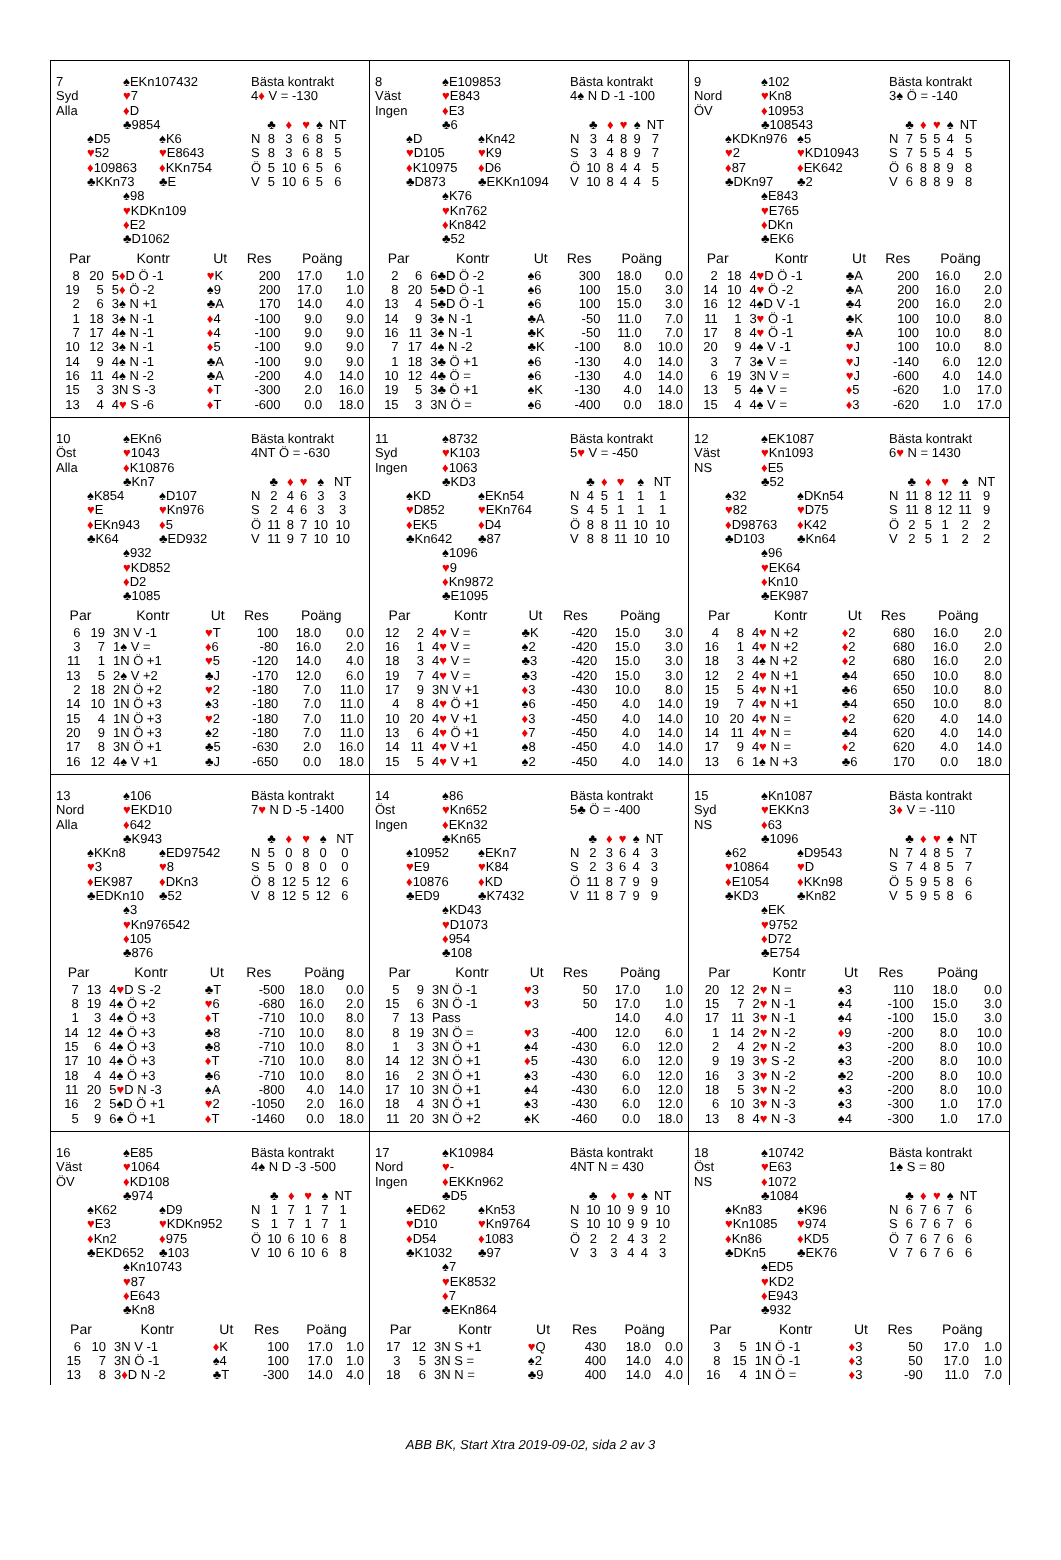7
Syd
Alla
♠EKn107432
♥7
♦D
♣9854
♠D5
♥52
♦109863
♣KKn73
♠K6
♥E8643
♦KKn754
♣E
♠98
♥KDKn109
♦E2
♣D1062
Bästa kontrakt
4♦ V = -130
| | ♣ | ♦ | ♥ | ♠ | NT |
| N | 8 | 3 | 6 | 8 | 5 |
| S | 8 | 3 | 6 | 8 | 5 |
| Ö | 5 | 10 | 6 | 5 | 6 |
| V | 5 | 10 | 6 | 5 | 6 |
| Par | | Kontr | Ut | Res | Poäng | |
| --- | --- | --- | --- | --- | --- | --- |
| 8 | 20 | 5 ♦ D Ö -1 | ♥ K | 200 | 17.0 | 1.0 |
| 19 | 5 | 5 ♦ Ö -2 | ♠9 | 200 | 17.0 | 1.0 |
| 2 | 6 | 3♠ N +1 | ♣A | 170 | 14.0 | 4.0 |
| 1 | 18 | 3♠ N -1 | ♦ 4 | -100 | 9.0 | 9.0 |
| 7 | 17 | 4♠ N -1 | ♦ 4 | -100 | 9.0 | 9.0 |
| 10 | 12 | 3♠ N -1 | ♦ 5 | -100 | 9.0 | 9.0 |
| 14 | 9 | 4♠ N -1 | ♣A | -100 | 9.0 | 9.0 |
| 16 | 11 | 4♠ N -2 | ♣A | -200 | 4.0 | 14.0 |
| 15 | 3 | 3N S -3 | ♦ T | -300 | 2.0 | 16.0 |
| 13 | 4 | 4 ♥ S -6 | ♦ T | -600 | 0.0 | 18.0 |
8
Väst
Ingen
♠E109853
♥E843
♦E3
♣6
♠D
♥D105
♦K10975
♣D873
♠Kn42
♥K9
♦D6
♣EKKn1094
♠K76
♥Kn762
♦Kn842
♣52
Bästa kontrakt
4♠ N D -1 -100
| | ♣ | ♦ | ♥ | ♠ | NT |
| N | 3 | 4 | 8 | 9 | 7 |
| S | 3 | 4 | 8 | 9 | 7 |
| Ö | 10 | 8 | 4 | 4 | 5 |
| V | 10 | 8 | 4 | 4 | 5 |
| Par | | Kontr | Ut | Res | Poäng | |
| --- | --- | --- | --- | --- | --- | --- |
| 2 | 6 | 6♣D Ö -2 | ♠6 | 300 | 18.0 | 0.0 |
| 8 | 20 | 5♣D Ö -1 | ♠6 | 100 | 15.0 | 3.0 |
| 13 | 4 | 5♣D Ö -1 | ♠6 | 100 | 15.0 | 3.0 |
| 14 | 9 | 3♠ N -1 | ♣A | -50 | 11.0 | 7.0 |
| 16 | 11 | 3♠ N -1 | ♣K | -50 | 11.0 | 7.0 |
| 7 | 17 | 4♠ N -2 | ♣K | -100 | 8.0 | 10.0 |
| 1 | 18 | 3♣ Ö +1 | ♠6 | -130 | 4.0 | 14.0 |
| 10 | 12 | 4♣ Ö = | ♠6 | -130 | 4.0 | 14.0 |
| 19 | 5 | 3♣ Ö +1 | ♠K | -130 | 4.0 | 14.0 |
| 15 | 3 | 3N Ö = | ♠6 | -400 | 0.0 | 18.0 |
9
Nord
ÖV
♠102
♥Kn8
♦10953
♣108543
♠KDKn976
♥2
♦87
♣DKn97
♠5
♥KD10943
♦EK642
♣2
♠E843
♥E765
♦DKn
♣EK6
Bästa kontrakt
3♠ Ö = -140
| | ♣ | ♦ | ♥ | ♠ | NT |
| N | 7 | 5 | 5 | 4 | 5 |
| S | 7 | 5 | 5 | 4 | 5 |
| Ö | 6 | 8 | 8 | 9 | 8 |
| V | 6 | 8 | 8 | 9 | 8 |
| Par | | Kontr | Ut | Res | Poäng | |
| --- | --- | --- | --- | --- | --- | --- |
| 2 | 18 | 4 ♥ D Ö -1 | ♣A | 200 | 16.0 | 2.0 |
| 14 | 10 | 4 ♥ Ö -2 | ♣A | 200 | 16.0 | 2.0 |
| 16 | 12 | 4♠D V -1 | ♣4 | 200 | 16.0 | 2.0 |
| 11 | 1 | 3 ♥ Ö -1 | ♣K | 100 | 10.0 | 8.0 |
| 17 | 8 | 4 ♥ Ö -1 | ♣A | 100 | 10.0 | 8.0 |
| 20 | 9 | 4♠ V -1 | ♥ J | 100 | 10.0 | 8.0 |
| 3 | 7 | 3♠ V = | ♥ J | -140 | 6.0 | 12.0 |
| 6 | 19 | 3N V = | ♥ J | -600 | 4.0 | 14.0 |
| 13 | 5 | 4♠ V = | ♦ 5 | -620 | 1.0 | 17.0 |
| 15 | 4 | 4♠ V = | ♦ 3 | -620 | 1.0 | 17.0 |
10
Öst
Alla
♠EKn6
♥1043
♦K10876
♣Kn7
♠K854
♥E
♦EKn943
♣K64
♠D107
♥Kn976
♦5
♣ED932
♠932
♥KD852
♦D2
♣1085
Bästa kontrakt
4NT Ö = -630
| | ♣ | ♦ | ♥ | ♠ | NT |
| N | 2 | 4 | 6 | 3 | 3 |
| S | 2 | 4 | 6 | 3 | 3 |
| Ö | 11 | 8 | 7 | 10 | 10 |
| V | 11 | 9 | 7 | 10 | 10 |
| Par | | Kontr | Ut | Res | Poäng | |
| --- | --- | --- | --- | --- | --- | --- |
| 6 | 19 | 3N V -1 | ♥ T | 100 | 18.0 | 0.0 |
| 3 | 7 | 1♠ V = | ♦ 6 | -80 | 16.0 | 2.0 |
| 11 | 1 | 1N Ö +1 | ♥ 5 | -120 | 14.0 | 4.0 |
| 13 | 5 | 2♠ V +2 | ♣J | -170 | 12.0 | 6.0 |
| 2 | 18 | 2N Ö +2 | ♥ 2 | -180 | 7.0 | 11.0 |
| 14 | 10 | 1N Ö +3 | ♠3 | -180 | 7.0 | 11.0 |
| 15 | 4 | 1N Ö +3 | ♥ 2 | -180 | 7.0 | 11.0 |
| 20 | 9 | 1N Ö +3 | ♠2 | -180 | 7.0 | 11.0 |
| 17 | 8 | 3N Ö +1 | ♣5 | -630 | 2.0 | 16.0 |
| 16 | 12 | 4♠ V +1 | ♣J | -650 | 0.0 | 18.0 |
11
Syd
Ingen
♠8732
♥K103
♦1063
♣KD3
♠KD
♥D852
♦EK5
♣Kn642
♠EKn54
♥EKn764
♦D4
♣87
♠1096
♥9
♦Kn9872
♣E1095
Bästa kontrakt
5♥ V = -450
| | ♣ | ♦ | ♥ | ♠ | NT |
| N | 4 | 5 | 1 | 1 | 1 |
| S | 4 | 5 | 1 | 1 | 1 |
| Ö | 8 | 8 | 11 | 10 | 10 |
| V | 8 | 8 | 11 | 10 | 10 |
| Par | | Kontr | Ut | Res | Poäng | |
| --- | --- | --- | --- | --- | --- | --- |
| 12 | 2 | 4 ♥ V = | ♣K | -420 | 15.0 | 3.0 |
| 16 | 1 | 4 ♥ V = | ♠2 | -420 | 15.0 | 3.0 |
| 18 | 3 | 4 ♥ V = | ♣3 | -420 | 15.0 | 3.0 |
| 19 | 7 | 4 ♥ V = | ♣3 | -420 | 15.0 | 3.0 |
| 17 | 9 | 3N V +1 | ♦ 3 | -430 | 10.0 | 8.0 |
| 4 | 8 | 4 ♥ Ö +1 | ♠6 | -450 | 4.0 | 14.0 |
| 10 | 20 | 4 ♥ V +1 | ♦ 3 | -450 | 4.0 | 14.0 |
| 13 | 6 | 4 ♥ Ö +1 | ♦ 7 | -450 | 4.0 | 14.0 |
| 14 | 11 | 4 ♥ V +1 | ♠8 | -450 | 4.0 | 14.0 |
| 15 | 5 | 4 ♥ V +1 | ♠2 | -450 | 4.0 | 14.0 |
12
Väst
NS
♠EK1087
♥Kn1093
♦E5
♣52
♠32
♥82
♦D98763
♣D103
♠DKn54
♥D75
♦K42
♣Kn64
♠96
♥EK64
♦Kn10
♣EK987
Bästa kontrakt
6♥ N = 1430
| | ♣ | ♦ | ♥ | ♠ | NT |
| N | 11 | 8 | 12 | 11 | 9 |
| S | 11 | 8 | 12 | 11 | 9 |
| Ö | 2 | 5 | 1 | 2 | 2 |
| V | 2 | 5 | 1 | 2 | 2 |
| Par | | Kontr | Ut | Res | Poäng | |
| --- | --- | --- | --- | --- | --- | --- |
| 4 | 8 | 4 ♥ N +2 | ♦ 2 | 680 | 16.0 | 2.0 |
| 16 | 1 | 4 ♥ N +2 | ♦ 2 | 680 | 16.0 | 2.0 |
| 18 | 3 | 4♠ N +2 | ♦ 2 | 680 | 16.0 | 2.0 |
| 12 | 2 | 4 ♥ N +1 | ♣4 | 650 | 10.0 | 8.0 |
| 15 | 5 | 4 ♥ N +1 | ♣6 | 650 | 10.0 | 8.0 |
| 19 | 7 | 4 ♥ N +1 | ♣4 | 650 | 10.0 | 8.0 |
| 10 | 20 | 4 ♥ N = | ♦ 2 | 620 | 4.0 | 14.0 |
| 14 | 11 | 4 ♥ N = | ♣4 | 620 | 4.0 | 14.0 |
| 17 | 9 | 4 ♥ N = | ♦ 2 | 620 | 4.0 | 14.0 |
| 13 | 6 | 1♠ N +3 | ♣6 | 170 | 0.0 | 18.0 |
13
Nord
Alla
♠106
♥EKD10
♦642
♣K943
♠KKn8
♥3
♦EK987
♣EDKn10
♠ED97542
♥8
♦DKn3
♣52
♠3
♥Kn976542
♦105
♣876
Bästa kontrakt
7♥ N D -5 -1400
| | ♣ | ♦ | ♥ | ♠ | NT |
| N | 5 | 0 | 8 | 0 | 0 |
| S | 5 | 0 | 8 | 0 | 0 |
| Ö | 8 | 12 | 5 | 12 | 6 |
| V | 8 | 12 | 5 | 12 | 6 |
| Par | | Kontr | Ut | Res | Poäng | |
| --- | --- | --- | --- | --- | --- | --- |
| 7 | 13 | 4 ♥ D S -2 | ♣T | -500 | 18.0 | 0.0 |
| 8 | 19 | 4♠ Ö +2 | ♥ 6 | -680 | 16.0 | 2.0 |
| 1 | 3 | 4♠ Ö +3 | ♦ T | -710 | 10.0 | 8.0 |
| 14 | 12 | 4♠ Ö +3 | ♣8 | -710 | 10.0 | 8.0 |
| 15 | 6 | 4♠ Ö +3 | ♣8 | -710 | 10.0 | 8.0 |
| 17 | 10 | 4♠ Ö +3 | ♦ T | -710 | 10.0 | 8.0 |
| 18 | 4 | 4♠ Ö +3 | ♣6 | -710 | 10.0 | 8.0 |
| 11 | 20 | 5 ♥ D N -3 | ♠A | -800 | 4.0 | 14.0 |
| 16 | 2 | 5♠D Ö +1 | ♥ 2 | -1050 | 2.0 | 16.0 |
| 5 | 9 | 6♠ Ö +1 | ♦ T | -1460 | 0.0 | 18.0 |
14
Öst
Ingen
♠86
♥Kn652
♦EKn32
♣Kn65
♠10952
♥E9
♦10876
♣ED9
♠EKn7
♥K84
♦KD
♣K7432
♠KD43
♥D1073
♦954
♣108
Bästa kontrakt
5♣ Ö = -400
| | ♣ | ♦ | ♥ | ♠ | NT |
| N | 2 | 3 | 6 | 4 | 3 |
| S | 2 | 3 | 6 | 4 | 3 |
| Ö | 11 | 8 | 7 | 9 | 9 |
| V | 11 | 8 | 7 | 9 | 9 |
| Par | | Kontr | Ut | Res | Poäng | |
| --- | --- | --- | --- | --- | --- | --- |
| 5 | 9 | 3N Ö -1 | ♥ 3 | 50 | 17.0 | 1.0 |
| 15 | 6 | 3N Ö -1 | ♥ 3 | 50 | 17.0 | 1.0 |
| 7 | 13 | Pass | | | 14.0 | 4.0 |
| 8 | 19 | 3N Ö = | ♥ 3 | -400 | 12.0 | 6.0 |
| 1 | 3 | 3N Ö +1 | ♠4 | -430 | 6.0 | 12.0 |
| 14 | 12 | 3N Ö +1 | ♦ 5 | -430 | 6.0 | 12.0 |
| 16 | 2 | 3N Ö +1 | ♠3 | -430 | 6.0 | 12.0 |
| 17 | 10 | 3N Ö +1 | ♠4 | -430 | 6.0 | 12.0 |
| 18 | 4 | 3N Ö +1 | ♠3 | -430 | 6.0 | 12.0 |
| 11 | 20 | 3N Ö +2 | ♠K | -460 | 0.0 | 18.0 |
15
Syd
NS
♠Kn1087
♥EKKn3
♦63
♣1096
♠62
♥10864
♦E1054
♣KD3
♠D9543
♥D
♦KKn98
♣Kn82
♠EK
♥9752
♦D72
♣E754
Bästa kontrakt
3♦ V = -110
| | ♣ | ♦ | ♥ | ♠ | NT |
| N | 7 | 4 | 8 | 5 | 7 |
| S | 7 | 4 | 8 | 5 | 7 |
| Ö | 5 | 9 | 5 | 8 | 6 |
| V | 5 | 9 | 5 | 8 | 6 |
| Par | | Kontr | Ut | Res | Poäng | |
| --- | --- | --- | --- | --- | --- | --- |
| 20 | 12 | 2 ♥ N = | ♠3 | 110 | 18.0 | 0.0 |
| 15 | 7 | 2 ♥ N -1 | ♠4 | -100 | 15.0 | 3.0 |
| 17 | 11 | 3 ♥ N -1 | ♠4 | -100 | 15.0 | 3.0 |
| 1 | 14 | 2 ♥ N -2 | ♦ 9 | -200 | 8.0 | 10.0 |
| 2 | 4 | 2 ♥ N -2 | ♠3 | -200 | 8.0 | 10.0 |
| 9 | 19 | 3 ♥ S -2 | ♠3 | -200 | 8.0 | 10.0 |
| 16 | 3 | 3 ♥ N -2 | ♣2 | -200 | 8.0 | 10.0 |
| 18 | 5 | 3 ♥ N -2 | ♠3 | -200 | 8.0 | 10.0 |
| 6 | 10 | 3 ♥ N -3 | ♠3 | -300 | 1.0 | 17.0 |
| 13 | 8 | 4 ♥ N -3 | ♠4 | -300 | 1.0 | 17.0 |
16
Väst
ÖV
♠E85
♥1064
♦KD108
♣974
♠K62
♥E3
♦Kn2
♣EKD652
♠D9
♥KDKn952
♦975
♣103
♠Kn10743
♥87
♦E643
♣Kn8
Bästa kontrakt
4♠ N D -3 -500
| | ♣ | ♦ | ♥ | ♠ | NT |
| N | 1 | 7 | 1 | 7 | 1 |
| S | 1 | 7 | 1 | 7 | 1 |
| Ö | 10 | 6 | 10 | 6 | 8 |
| V | 10 | 6 | 10 | 6 | 8 |
| Par | | Kontr | Ut | Res | Poäng | |
| --- | --- | --- | --- | --- | --- | --- |
| 6 | 10 | 3N V -1 | ♦ K | 100 | 17.0 | 1.0 |
| 15 | 7 | 3N Ö -1 | ♠4 | 100 | 17.0 | 1.0 |
| 13 | 8 | 3 ♦ D N -2 | ♣T | -300 | 14.0 | 4.0 |
17
Nord
Ingen
♠K10984
♥-
♦EKKn962
♣D5
♠ED62
♥D10
♦D54
♣K1032
♠Kn53
♥Kn9764
♦1083
♣97
♠7
♥EK8532
♦7
♣EKn864
Bästa kontrakt
4NT N = 430
| | ♣ | ♦ | ♥ | ♠ | NT |
| N | 10 | 10 | 9 | 9 | 10 |
| S | 10 | 10 | 9 | 9 | 10 |
| Ö | 2 | 2 | 4 | 3 | 2 |
| V | 3 | 3 | 4 | 4 | 3 |
| Par | | Kontr | Ut | Res | Poäng | |
| --- | --- | --- | --- | --- | --- | --- |
| 17 | 12 | 3N S +1 | ♥ Q | 430 | 18.0 | 0.0 |
| 3 | 5 | 3N S = | ♠2 | 400 | 14.0 | 4.0 |
| 18 | 6 | 3N N = | ♣9 | 400 | 14.0 | 4.0 |
18
Öst
NS
♠10742
♥E63
♦1072
♣1084
♠Kn83
♥Kn1085
♦Kn86
♣DKn5
♠K96
♥974
♦KD5
♣EK76
♠ED5
♥KD2
♦E943
♣932
Bästa kontrakt
1♠ S = 80
| | ♣ | ♦ | ♥ | ♠ | NT |
| N | 6 | 7 | 6 | 7 | 6 |
| S | 6 | 7 | 6 | 7 | 6 |
| Ö | 7 | 6 | 7 | 6 | 6 |
| V | 7 | 6 | 7 | 6 | 6 |
| Par | | Kontr | Ut | Res | Poäng | |
| --- | --- | --- | --- | --- | --- | --- |
| 3 | 5 | 1N Ö -1 | ♦ 3 | 50 | 17.0 | 1.0 |
| 8 | 15 | 1N Ö -1 | ♦ 3 | 50 | 17.0 | 1.0 |
| 16 | 4 | 1N Ö = | ♦ 3 | -90 | 11.0 | 7.0 |
ABB BK, Start Xtra 2019-09-02, sida 2 av 3